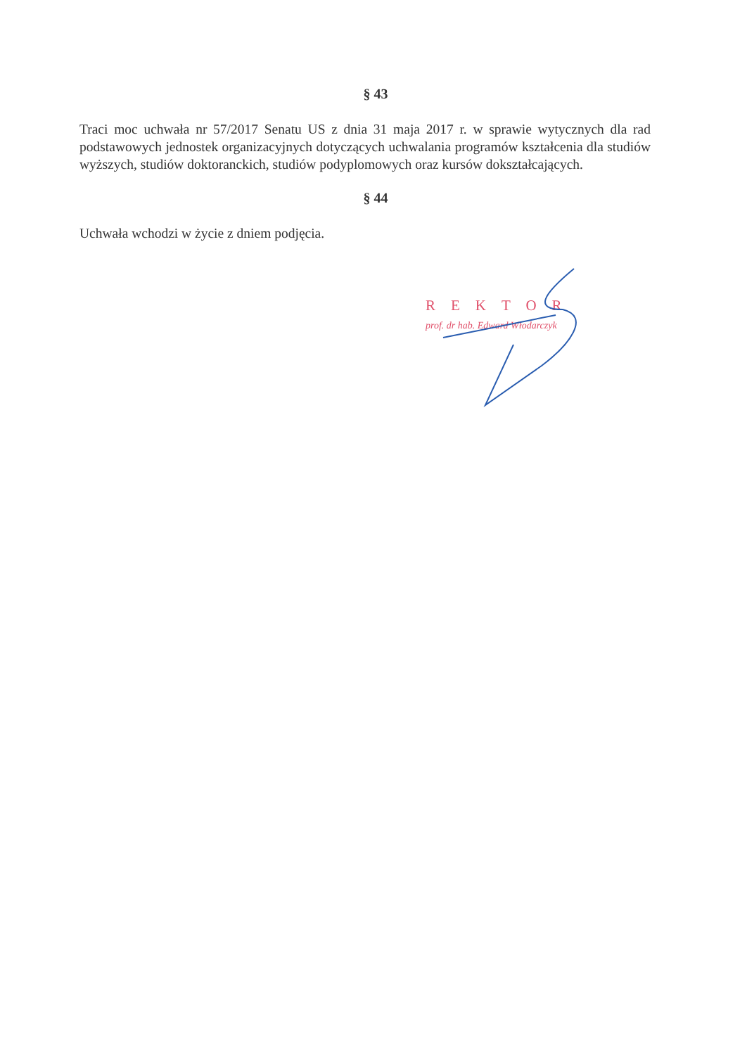§ 43
Traci moc uchwała nr 57/2017 Senatu US z dnia 31 maja 2017 r. w sprawie wytycznych dla rad podstawowych jednostek organizacyjnych dotyczących uchwalania programów kształcenia dla studiów wyższych, studiów doktoranckich, studiów podyplomowych oraz kursów dokształcających.
§ 44
Uchwała wchodzi w życie z dniem podjęcia.
REKTOR
prof. dr hab. Edward Włodarczyk